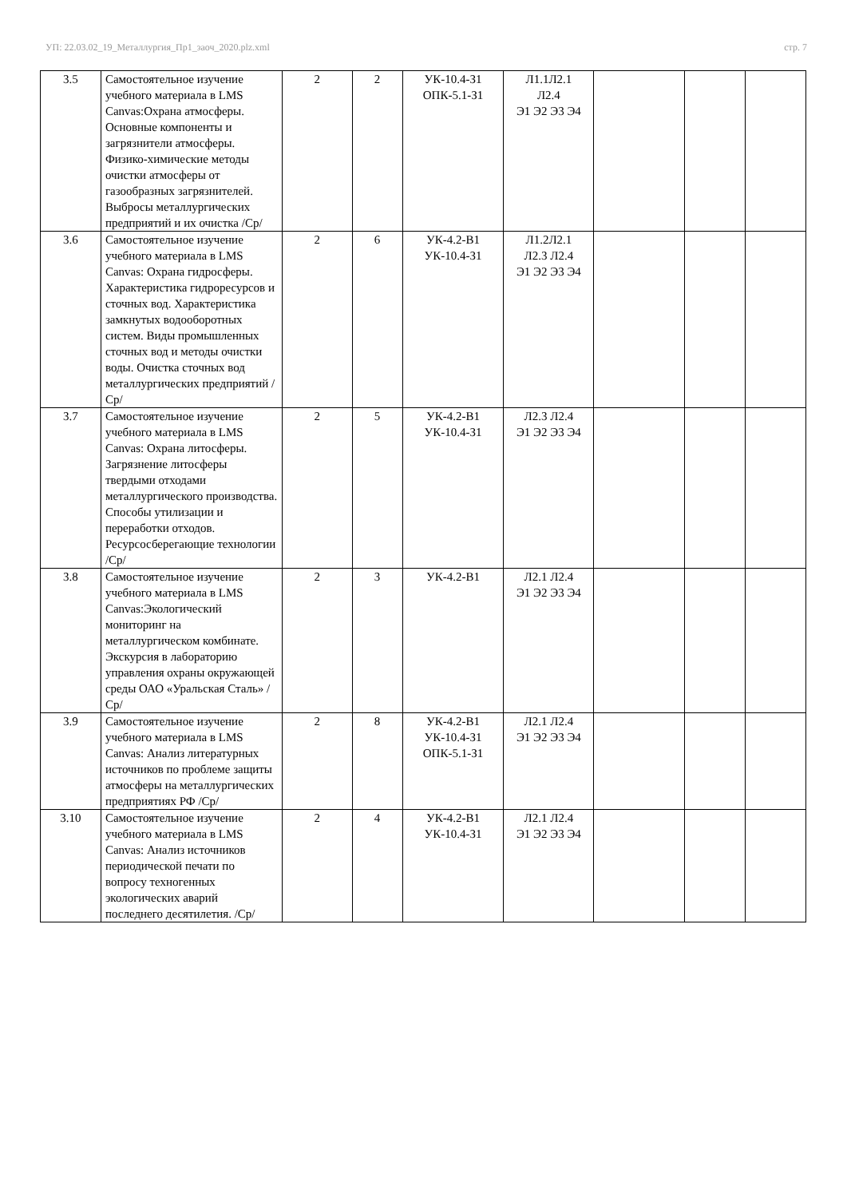УП: 22.03.02_19_Металлургия_Пр1_заоч_2020.plz.xml стр. 7
| 3.5 | Самостоятельное изучение учебного материала в LMS Canvas:Охрана атмосферы. Основные компоненты и загрязнители атмосферы. Физико-химические методы очистки атмосферы от газообразных загрязнителей. Выбросы металлургических предприятий и их очистка /Ср/ | 2 | 2 | УК-10.4-З1 ОПК-5.1-З1 | Л1.1Л2.1 Л2.4 Э1 Э2 Э3 Э4 | | | |
| 3.6 | Самостоятельное изучение учебного материала в LMS Canvas: Охрана гидросферы. Характеристика гидроресурсов и сточных вод. Характеристика замкнутых водооборотных систем. Виды промышленных сточных вод и методы очистки воды. Очистка сточных вод металлургических предприятий /Ср/ | 2 | 6 | УК-4.2-В1 УК-10.4-З1 | Л1.2Л2.1 Л2.3 Л2.4 Э1 Э2 Э3 Э4 | | | |
| 3.7 | Самостоятельное изучение учебного материала в LMS Canvas: Охрана литосферы. Загрязнение литосферы твердыми отходами металлургического производства. Способы утилизации и переработки отходов. Ресурсосберегающие технологии /Ср/ | 2 | 5 | УК-4.2-В1 УК-10.4-З1 | Л2.3 Л2.4 Э1 Э2 Э3 Э4 | | | |
| 3.8 | Самостоятельное изучение учебного материала в LMS Canvas:Экологический мониторинг на металлургическом комбинате. Экскурсия в лабораторию управления охраны окружающей среды ОАО «Уральская Сталь» /Ср/ | 2 | 3 | УК-4.2-В1 | Л2.1 Л2.4 Э1 Э2 Э3 Э4 | | | |
| 3.9 | Самостоятельное изучение учебного материала в LMS Canvas: Анализ литературных источников по проблеме защиты атмосферы на металлургических предприятиях РФ /Ср/ | 2 | 8 | УК-4.2-В1 УК-10.4-З1 ОПК-5.1-З1 | Л2.1 Л2.4 Э1 Э2 Э3 Э4 | | | |
| 3.10 | Самостоятельное изучение учебного материала в LMS Canvas: Анализ источников периодической печати по вопросу техногенных экологических аварий последнего десятилетия. /Ср/ | 2 | 4 | УК-4.2-В1 УК-10.4-З1 | Л2.1 Л2.4 Э1 Э2 Э3 Э4 | | | |